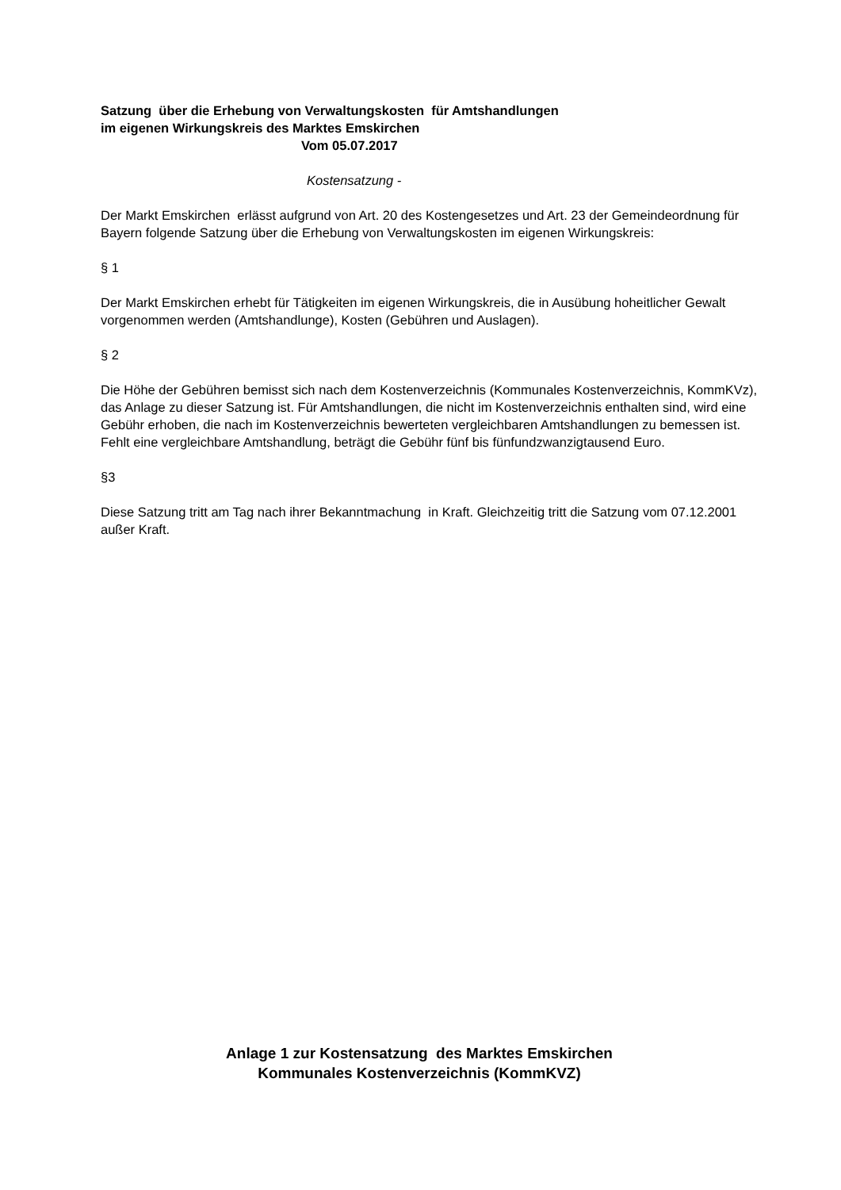Satzung über die Erhebung von Verwaltungskosten für Amtshandlungen
im eigenen Wirkungskreis des Marktes Emskirchen
Vom 05.07.2017
Kostensatzung -
Der Markt Emskirchen erlässt aufgrund von Art. 20 des Kostengesetzes und Art. 23 der Gemeindeordnung für Bayern folgende Satzung über die Erhebung von Verwaltungskosten im eigenen Wirkungskreis:
§ 1
Der Markt Emskirchen erhebt für Tätigkeiten im eigenen Wirkungskreis, die in Ausübung hoheitlicher Gewalt vorgenommen werden (Amtshandlunge), Kosten (Gebühren und Auslagen).
§ 2
Die Höhe der Gebühren bemisst sich nach dem Kostenverzeichnis (Kommunales Kostenverzeichnis, KommKVz), das Anlage zu dieser Satzung ist. Für Amtshandlungen, die nicht im Kostenverzeichnis enthalten sind, wird eine Gebühr erhoben, die nach im Kostenverzeichnis bewerteten vergleichbaren Amtshandlungen zu bemessen ist. Fehlt eine vergleichbare Amtshandlung, beträgt die Gebühr fünf bis fünfundzwanzigtausend Euro.
§3
Diese Satzung tritt am Tag nach ihrer Bekanntmachung in Kraft. Gleichzeitig tritt die Satzung vom 07.12.2001 außer Kraft.
Anlage 1 zur Kostensatzung des Marktes Emskirchen
Kommunales Kostenverzeichnis (KommKVZ)